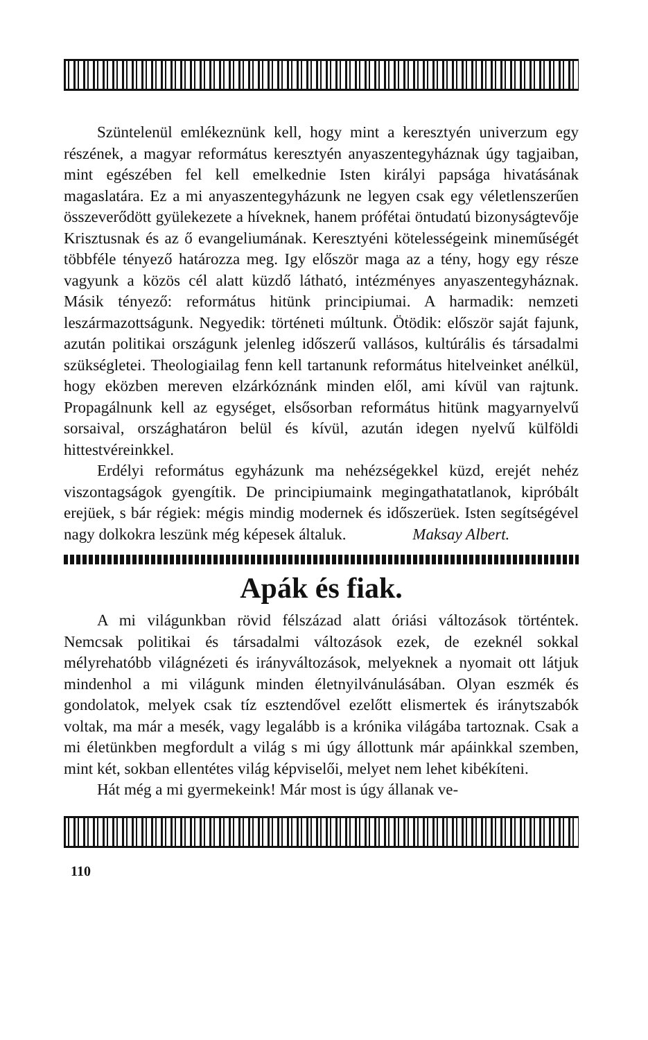Szüntelenül emlékeznünk kell, hogy mint a keresztyén univerzum egy részének, a magyar református keresztyén anyaszentegyháznak úgy tagjaiban, mint egészében fel kell emelkednie Isten királyi papsága hivatásának magaslatára. Ez a mi anyaszentegyházunk ne legyen csak egy véletlenszerűen összeverődött gyülekezete a híveknek, hanem prófétai öntudatú bizonyságtevője Krisztusnak és az ő evangeliumának. Keresztyéni kötelességeink minemű­ségét többféle tényező határozza meg. Igy először maga az a tény, hogy egy része vagyunk a közös cél alatt küzdő látható, intézményes anyaszentegyháznak. Másik tényező: református hitünk principiumai. A harmadik: nemzeti leszármazottságunk. Negyedik: történeti múltunk. Ötödik: először saját fajunk, azután politikai országunk jelenleg időszerű vallásos, kultúrális és társadalmi szükségletei. Theologiailag fenn kell tartanunk református hitelveinket anélkül, hogy eközben mereven elzárkóznánk minden elől, ami kívül van rajtunk. Propagálnunk kell az egységet, elsősorban református hitünk magyarnyelvű sorsaival, országhatáron belül és kívül, azután idegen nyelvű külföldi hittestvéreinkkel.
Erdélyi református egyházunk ma nehézségekkel küzd, erejét nehéz viszontagságok gyengítik. De principiumaink megingathatatlanok, kipróbált erejüek, s bár régiek: mégis mindig modernek és időszerüek. Isten segítségével nagy dolkokra leszünk még képesek általuk. Maksay Albert.
Apák és fiak.
A mi világunkban rövid félszázad alatt óriási változások történtek. Nemcsak politikai és társadalmi változások ezek, de ezeknél sokkal mélyrehatóbb világnézeti és irányváltozások, melyeknek a nyomait ott látjuk mindenhol a mi világunk minden életnyilvánulásában. Olyan eszmék és gondolatok, melyek csak tíz esztendővel ezelőtt elismertek és iránytszabók voltak, ma már a mesék, vagy legalább is a krónika világába tartoznak. Csak a mi életünkben megfordult a világ s mi úgy állottunk már apáinkkal szemben, mint két, sokban ellentétes világ képviselői, melyet nem lehet kibékíteni.
Hát még a mi gyermekeink! Már most is úgy állanak ve-
110